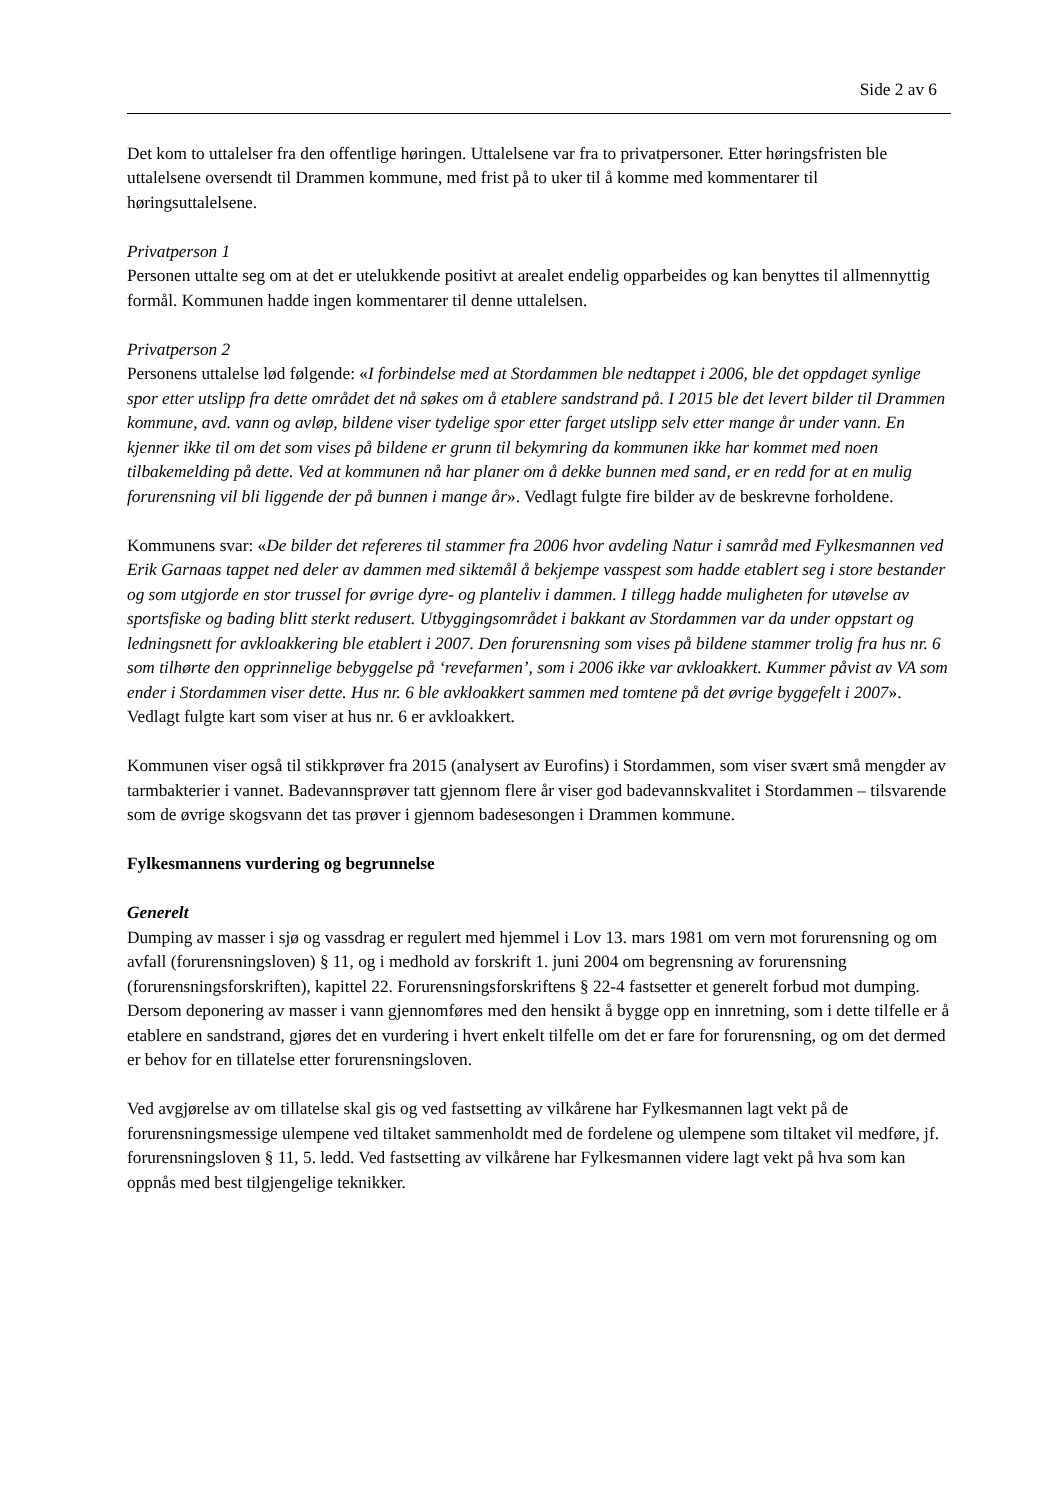Side 2 av 6
Det kom to uttalelser fra den offentlige høringen. Uttalelsene var fra to privatpersoner. Etter høringsfristen ble uttalelsene oversendt til Drammen kommune, med frist på to uker til å komme med kommentarer til høringsuttalelsene.
Privatperson 1
Personen uttalte seg om at det er utelukkende positivt at arealet endelig opparbeides og kan benyttes til allmennyttig formål. Kommunen hadde ingen kommentarer til denne uttalelsen.
Privatperson 2
Personens uttalelse lød følgende: «I forbindelse med at Stordammen ble nedtappet i 2006, ble det oppdaget synlige spor etter utslipp fra dette området det nå søkes om å etablere sandstrand på. I 2015 ble det levert bilder til Drammen kommune, avd. vann og avløp, bildene viser tydelige spor etter farget utslipp selv etter mange år under vann. En kjenner ikke til om det som vises på bildene er grunn til bekymring da kommunen ikke har kommet med noen tilbakemelding på dette. Ved at kommunen nå har planer om å dekke bunnen med sand, er en redd for at en mulig forurensning vil bli liggende der på bunnen i mange år». Vedlagt fulgte fire bilder av de beskrevne forholdene.
Kommunens svar: «De bilder det refereres til stammer fra 2006 hvor avdeling Natur i samråd med Fylkesmannen ved Erik Garnaas tappet ned deler av dammen med siktemål å bekjempe vasspest som hadde etablert seg i store bestander og som utgjorde en stor trussel for øvrige dyre- og planteliv i dammen. I tillegg hadde muligheten for utøvelse av sportsfiske og bading blitt sterkt redusert. Utbyggingsområdet i bakkant av Stordammen var da under oppstart og ledningsnett for avkloakkering ble etablert i 2007. Den forurensning som vises på bildene stammer trolig fra hus nr. 6 som tilhørte den opprinnelige bebyggelse på ‘revefarmen’, som i 2006 ikke var avkloakkert. Kummer påvist av VA som ender i Stordammen viser dette. Hus nr. 6 ble avkloakkert sammen med tomtene på det øvrige byggefelt i 2007». Vedlagt fulgte kart som viser at hus nr. 6 er avkloakkert.
Kommunen viser også til stikkprøver fra 2015 (analysert av Eurofins) i Stordammen, som viser svært små mengder av tarmbakterier i vannet. Badevannsprøver tatt gjennom flere år viser god badevannskvalitet i Stordammen – tilsvarende som de øvrige skogsvann det tas prøver i gjennom badesesongen i Drammen kommune.
Fylkesmannens vurdering og begrunnelse
Generelt
Dumping av masser i sjø og vassdrag er regulert med hjemmel i Lov 13. mars 1981 om vern mot forurensning og om avfall (forurensningsloven) § 11, og i medhold av forskrift 1. juni 2004 om begrensning av forurensning (forurensningsforskriften), kapittel 22. Forurensningsforskriftens § 22-4 fastsetter et generelt forbud mot dumping. Dersom deponering av masser i vann gjennomføres med den hensikt å bygge opp en innretning, som i dette tilfelle er å etablere en sandstrand, gjøres det en vurdering i hvert enkelt tilfelle om det er fare for forurensning, og om det dermed er behov for en tillatelse etter forurensningsloven.
Ved avgjørelse av om tillatelse skal gis og ved fastsetting av vilkårene har Fylkesmannen lagt vekt på de forurensningsmessige ulempene ved tiltaket sammenholdt med de fordelene og ulempene som tiltaket vil medføre, jf. forurensningsloven § 11, 5. ledd. Ved fastsetting av vilkårene har Fylkesmannen videre lagt vekt på hva som kan oppnås med best tilgjengelige teknikker.